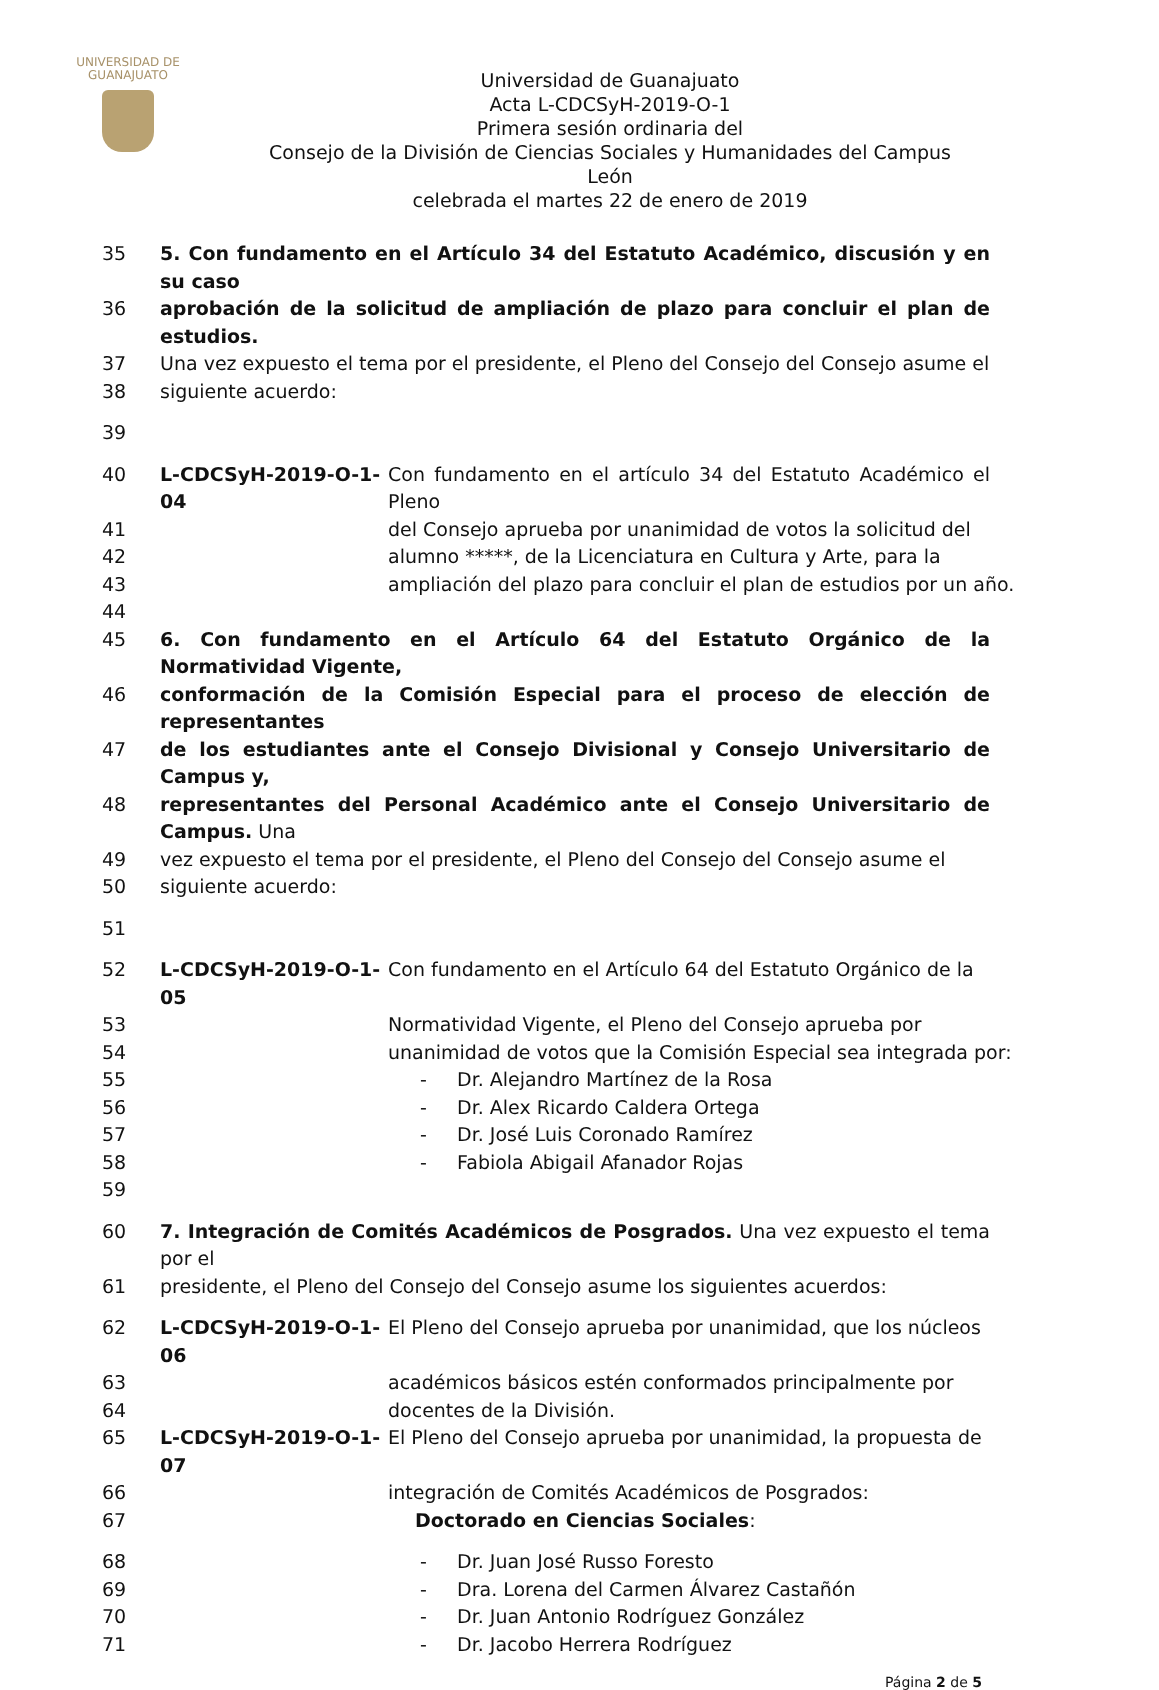UNIVERSIDAD DE
GUANAJUATO
Universidad de Guanajuato
Acta L-CDCSyH-2019-O-1
Primera sesión ordinaria del
Consejo de la División de Ciencias Sociales y Humanidades del Campus León
celebrada el martes 22 de enero de 2019
35 5. Con fundamento en el Artículo 34 del Estatuto Académico, discusión y en su caso
36 aprobación de la solicitud de ampliación de plazo para concluir el plan de estudios.
37 Una vez expuesto el tema por el presidente, el Pleno del Consejo del Consejo asume el
38 siguiente acuerdo:
39
40 L-CDCSyH-2019-O-1-04 Con fundamento en el artículo 34 del Estatuto Académico el Pleno
41 del Consejo aprueba por unanimidad de votos la solicitud del
42 alumno *****, de la Licenciatura en Cultura y Arte, para la
43 ampliación del plazo para concluir el plan de estudios por un año.
44
45 6. Con fundamento en el Artículo 64 del Estatuto Orgánico de la Normatividad Vigente,
46 conformación de la Comisión Especial para el proceso de elección de representantes
47 de los estudiantes ante el Consejo Divisional y Consejo Universitario de Campus y,
48 representantes del Personal Académico ante el Consejo Universitario de Campus. Una
49 vez expuesto el tema por el presidente, el Pleno del Consejo del Consejo asume el
50 siguiente acuerdo:
51
52 L-CDCSyH-2019-O-1-05 Con fundamento en el Artículo 64 del Estatuto Orgánico de la
53 Normatividad Vigente, el Pleno del Consejo aprueba por
54 unanimidad de votos que la Comisión Especial sea integrada por:
55 - Dr. Alejandro Martínez de la Rosa
56 - Dr. Alex Ricardo Caldera Ortega
57 - Dr. José Luis Coronado Ramírez
58 - Fabiola Abigail Afanador Rojas
59
60 7. Integración de Comités Académicos de Posgrados. Una vez expuesto el tema por el
61 presidente, el Pleno del Consejo del Consejo asume los siguientes acuerdos:
62 L-CDCSyH-2019-O-1-06 El Pleno del Consejo aprueba por unanimidad, que los núcleos
63 académicos básicos estén conformados principalmente por
64 docentes de la División.
65 L-CDCSyH-2019-O-1-07 El Pleno del Consejo aprueba por unanimidad, la propuesta de
66 integración de Comités Académicos de Posgrados:
67 Doctorado en Ciencias Sociales:
68 - Dr. Juan José Russo Foresto
69 - Dra. Lorena del Carmen Álvarez Castañón
70 - Dr. Juan Antonio Rodríguez González
71 - Dr. Jacobo Herrera Rodríguez
Página 2 de 5